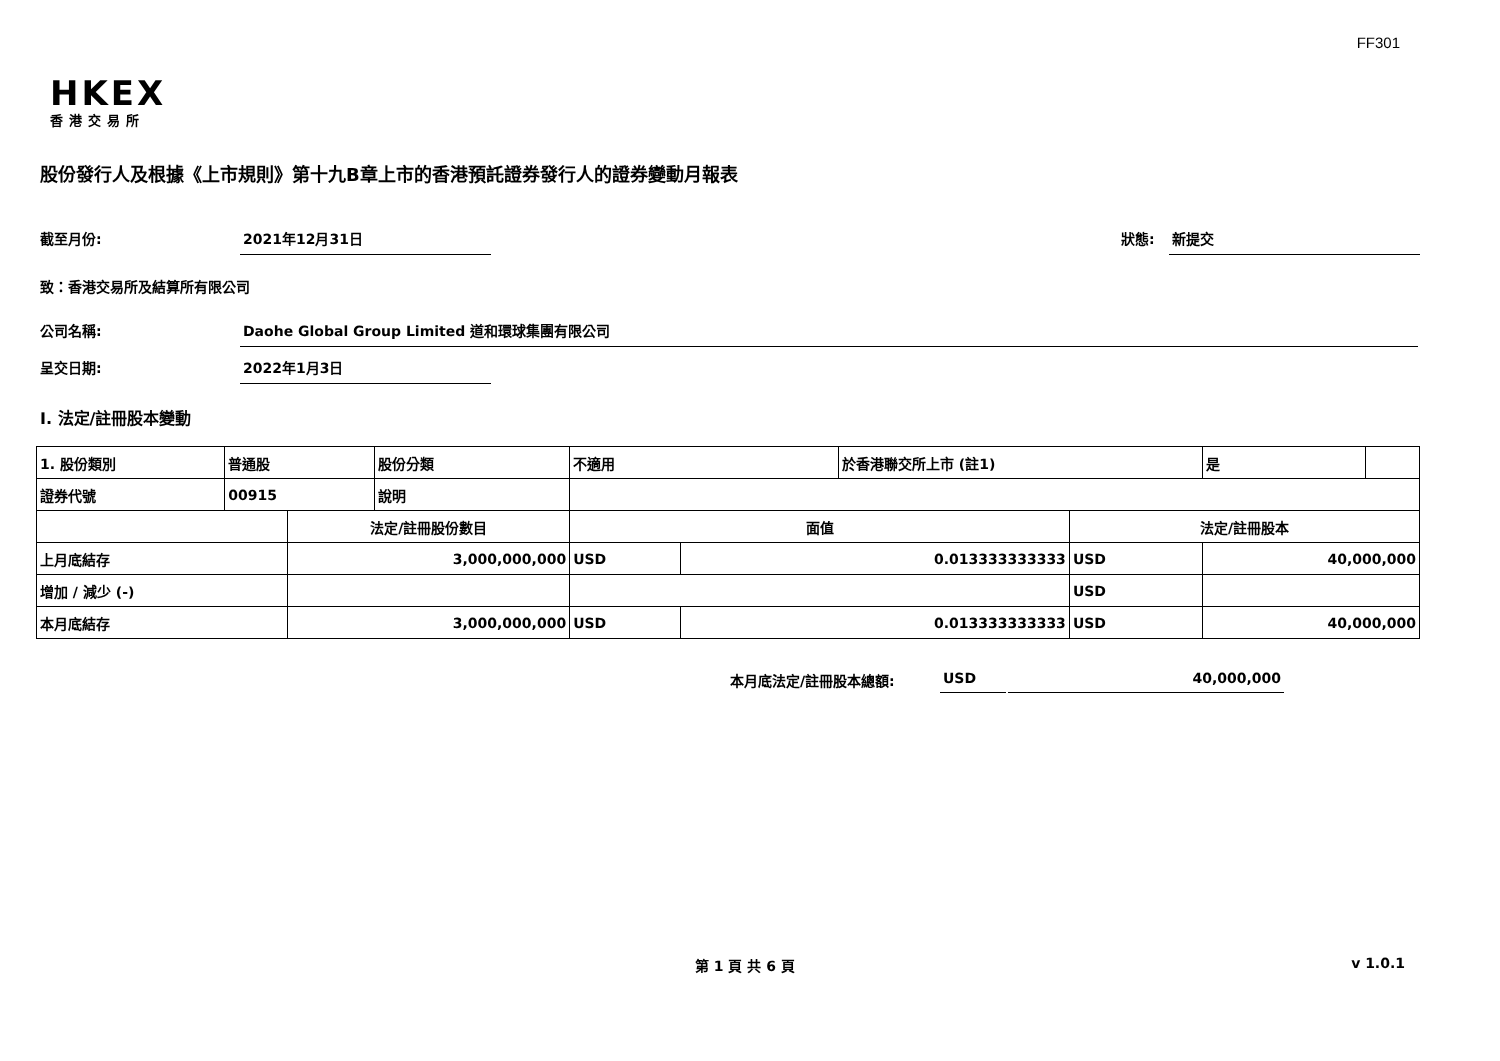FF301
HKEX
香港交易所
股份發行人及根據《上市規則》第十九B章上市的香港預託證券發行人的證券變動月報表
截至月份: 2021年12月31日 狀態: 新提交
致：香港交易所及結算所有限公司
公司名稱: Daohe Global Group Limited 道和環球集團有限公司
呈交日期: 2022年1月3日
I. 法定/註冊股本變動
| 1. 股份類別 | 普通股 | | 股份分類 | 不適用 | | 於香港聯交所上市 (註1) | | 是 | |
| 證券代號 | 00915 | | 說明 | | | | | | |
| | | 法定/註冊股份數目 | | 面值 | | | 法定/註冊股本 | | |
| 上月底結存 | | 3,000,000,000 | | USD | 0.013333333333 | | USD | 40,000,000 | |
| 增加 / 減少 (-) | | | | | | | USD | | |
| 本月底結存 | | 3,000,000,000 | | USD | 0.013333333333 | | USD | 40,000,000 | |
本月底法定/註冊股本總額: USD 40,000,000
第 1 頁 共 6 頁 v 1.0.1